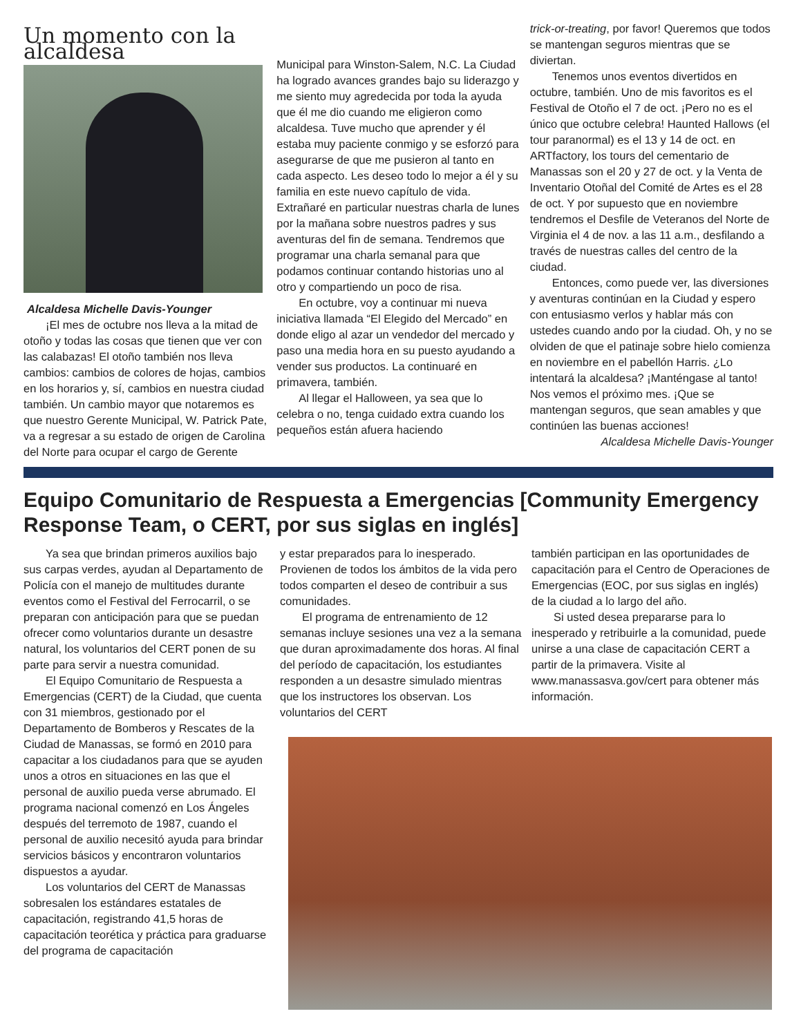Un momento con la alcaldesa
Alcaldesa Michelle Davis-Younger
¡El mes de octubre nos lleva a la mitad de otoño y todas las cosas que tienen que ver con las calabazas! El otoño también nos lleva cambios: cambios de colores de hojas, cambios en los horarios y, sí, cambios en nuestra ciudad también. Un cambio mayor que notaremos es que nuestro Gerente Municipal, W. Patrick Pate, va a regresar a su estado de origen de Carolina del Norte para ocupar el cargo de Gerente
Municipal para Winston-Salem, N.C. La Ciudad ha logrado avances grandes bajo su liderazgo y me siento muy agredecida por toda la ayuda que él me dio cuando me eligieron como alcaldesa. Tuve mucho que aprender y él estaba muy paciente conmigo y se esforzó para asegurarse de que me pusieron al tanto en cada aspecto. Les deseo todo lo mejor a él y su familia en este nuevo capítulo de vida. Extrañaré en particular nuestras charla de lunes por la mañana sobre nuestros padres y sus aventuras del fin de semana. Tendremos que programar una charla semanal para que podamos continuar contando historias uno al otro y compartiendo un poco de risa.
En octubre, voy a continuar mi nueva iniciativa llamada “El Elegido del Mercado” en donde eligo al azar un vendedor del mercado y paso una media hora en su puesto ayudando a vender sus productos. La continuaré en primavera, también.
Al llegar el Halloween, ya sea que lo celebra o no, tenga cuidado extra cuando los pequeños están afuera haciendo
trick-or-treating, por favor! Queremos que todos se mantengan seguros mientras que se diviertan.
Tenemos unos eventos divertidos en octubre, también. Uno de mis favoritos es el Festival de Otoño el 7 de oct. ¡Pero no es el único que octubre celebra! Haunted Hallows (el tour paranormal) es el 13 y 14 de oct. en ARTfactory, los tours del cementario de Manassas son el 20 y 27 de oct. y la Venta de Inventario Otoñal del Comité de Artes es el 28 de oct. Y por supuesto que en noviembre tendremos el Desfile de Veteranos del Norte de Virginia el 4 de nov. a las 11 a.m., desfilando a través de nuestras calles del centro de la ciudad.
Entonces, como puede ver, las diversiones y aventuras continúan en la Ciudad y espero con entusiasmo verlos y hablar más con ustedes cuando ando por la ciudad. Oh, y no se olviden de que el patinaje sobre hielo comienza en noviembre en el pabellón Harris. ¿Lo intentará la alcaldesa? ¡Manténgase al tanto! Nos vemos el próximo mes. ¡Que se mantengan seguros, que sean amables y que continúen las buenas acciones!
Alcaldesa Michelle Davis-Younger
Equipo Comunitario de Respuesta a Emergencias [Community Emergency Response Team, o CERT, por sus siglas en inglés]
Ya sea que brindan primeros auxilios bajo sus carpas verdes, ayudan al Departamento de Policía con el manejo de multitudes durante eventos como el Festival del Ferrocarril, o se preparan con anticipación para que se puedan ofrecer como voluntarios durante un desastre natural, los voluntarios del CERT ponen de su parte para servir a nuestra comunidad.
El Equipo Comunitario de Respuesta a Emergencias (CERT) de la Ciudad, que cuenta con 31 miembros, gestionado por el Departamento de Bomberos y Rescates de la Ciudad de Manassas, se formó en 2010 para capacitar a los ciudadanos para que se ayuden unos a otros en situaciones en las que el personal de auxilio pueda verse abrumado. El programa nacional comenzó en Los Ángeles después del terremoto de 1987, cuando el personal de auxilio necesitó ayuda para brindar servicios básicos y encontraron voluntarios dispuestos a ayudar.
Los voluntarios del CERT de Manassas sobresalen los estándares estatales de capacitación, registrando 41,5 horas de capacitación teorética y práctica para graduarse del programa de capacitación
y estar preparados para lo inesperado. Provienen de todos los ámbitos de la vida pero todos comparten el deseo de contribuir a sus comunidades.
El programa de entrenamiento de 12 semanas incluye sesiones una vez a la semana que duran aproximadamente dos horas. Al final del período de capacitación, los estudiantes responden a un desastre simulado mientras que los instructores los observan. Los voluntarios del CERT
también participan en las oportunidades de capacitación para el Centro de Operaciones de Emergencias (EOC, por sus siglas en inglés) de la ciudad a lo largo del año.
Si usted desea prepararse para lo inesperado y retribuirle a la comunidad, puede unirse a una clase de capacitación CERT a partir de la primavera. Visite al www.manassasva.gov/cert para obtener más información.